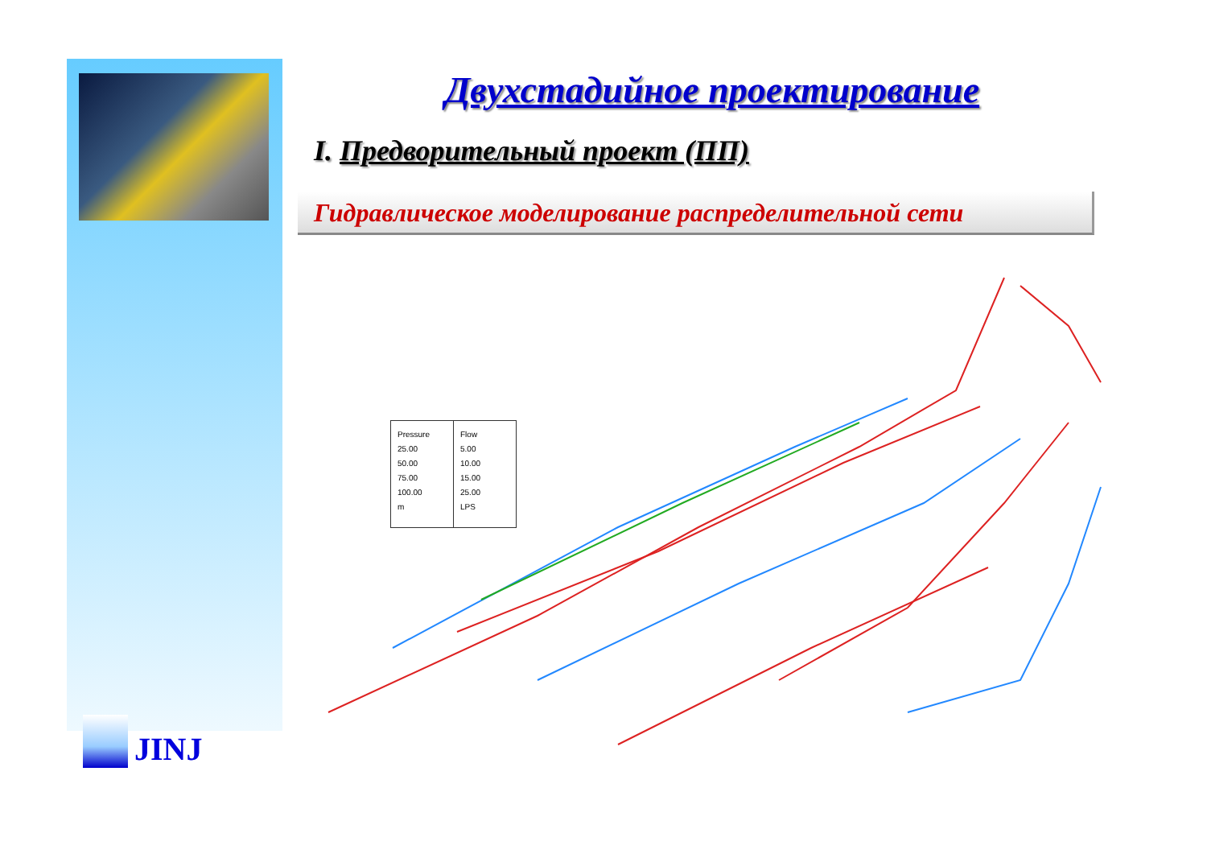JINJ
Двухстадийное проектирование
I. Предворительный проект (ПП)
Гидравлическое моделирование распределительной сети
Pressure
25.00
50.00
75.00
100.00
m
Flow
5.00
10.00
15.00
25.00
LPS